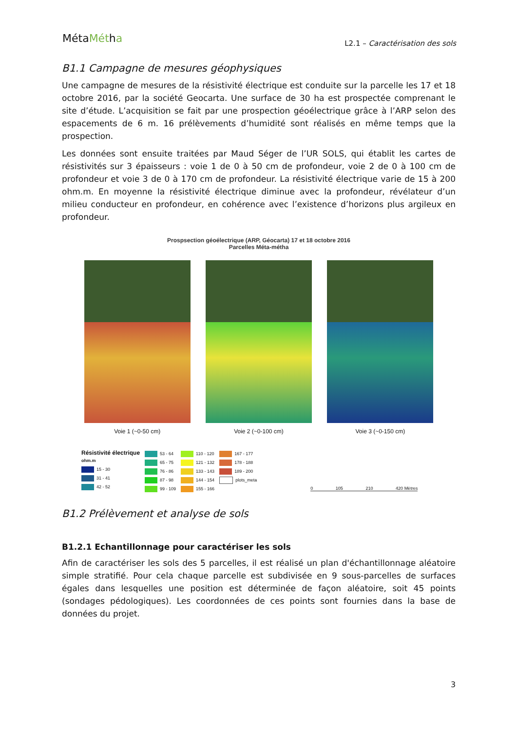MétaMétha
L2.1 – Caractérisation des sols
B1.1 Campagne de mesures géophysiques
Une campagne de mesures de la résistivité électrique est conduite sur la parcelle les 17 et 18 octobre 2016, par la société Geocarta. Une surface de 30 ha est prospectée comprenant le site d’étude. L’acquisition se fait par une prospection géoélectrique grâce à l’ARP selon des espacements de 6 m. 16 prélèvements d’humidité sont réalisés en même temps que la prospection.
Les données sont ensuite traitées par Maud Séger de l’UR SOLS, qui établit les cartes de résistivités sur 3 épaisseurs : voie 1 de 0 à 50 cm de profondeur, voie 2 de 0 à 100 cm de profondeur et voie 3 de 0 à 170 cm de profondeur. La résistivité électrique varie de 15 à 200 ohm.m. En moyenne la résistivité électrique diminue avec la profondeur, révélateur d’un milieu conducteur en profondeur, en cohérence avec l’existence d’horizons plus argileux en profondeur.
Prospsection géoélectrique (ARP, Géocarta) 17 et 18 octobre 2016
Parcelles Méta-métha
Voie 1 (~0-50 cm) Voie 2 (~0-100 cm) Voie 3 (~0-150 cm)
Résistivité électrique
ohm.m
15 - 30
31 - 41
42 - 52
53 - 64
65 - 75
76 - 86
87 - 98
99 - 109
110 - 120
121 - 132
133 - 143
144 - 154
155 - 166
167 - 177
178 - 188
189 - 200
plots_meta
0 105 210 420 Mètres
B1.2 Prélèvement et analyse de sols
B1.2.1 Echantillonnage pour caractériser les sols
Afin de caractériser les sols des 5 parcelles, il est réalisé un plan d'échantillonnage aléatoire simple stratifié. Pour cela chaque parcelle est subdivisée en 9 sous-parcelles de surfaces égales dans lesquelles une position est déterminée de façon aléatoire, soit 45 points (sondages pédologiques). Les coordonnées de ces points sont fournies dans la base de données du projet.
3